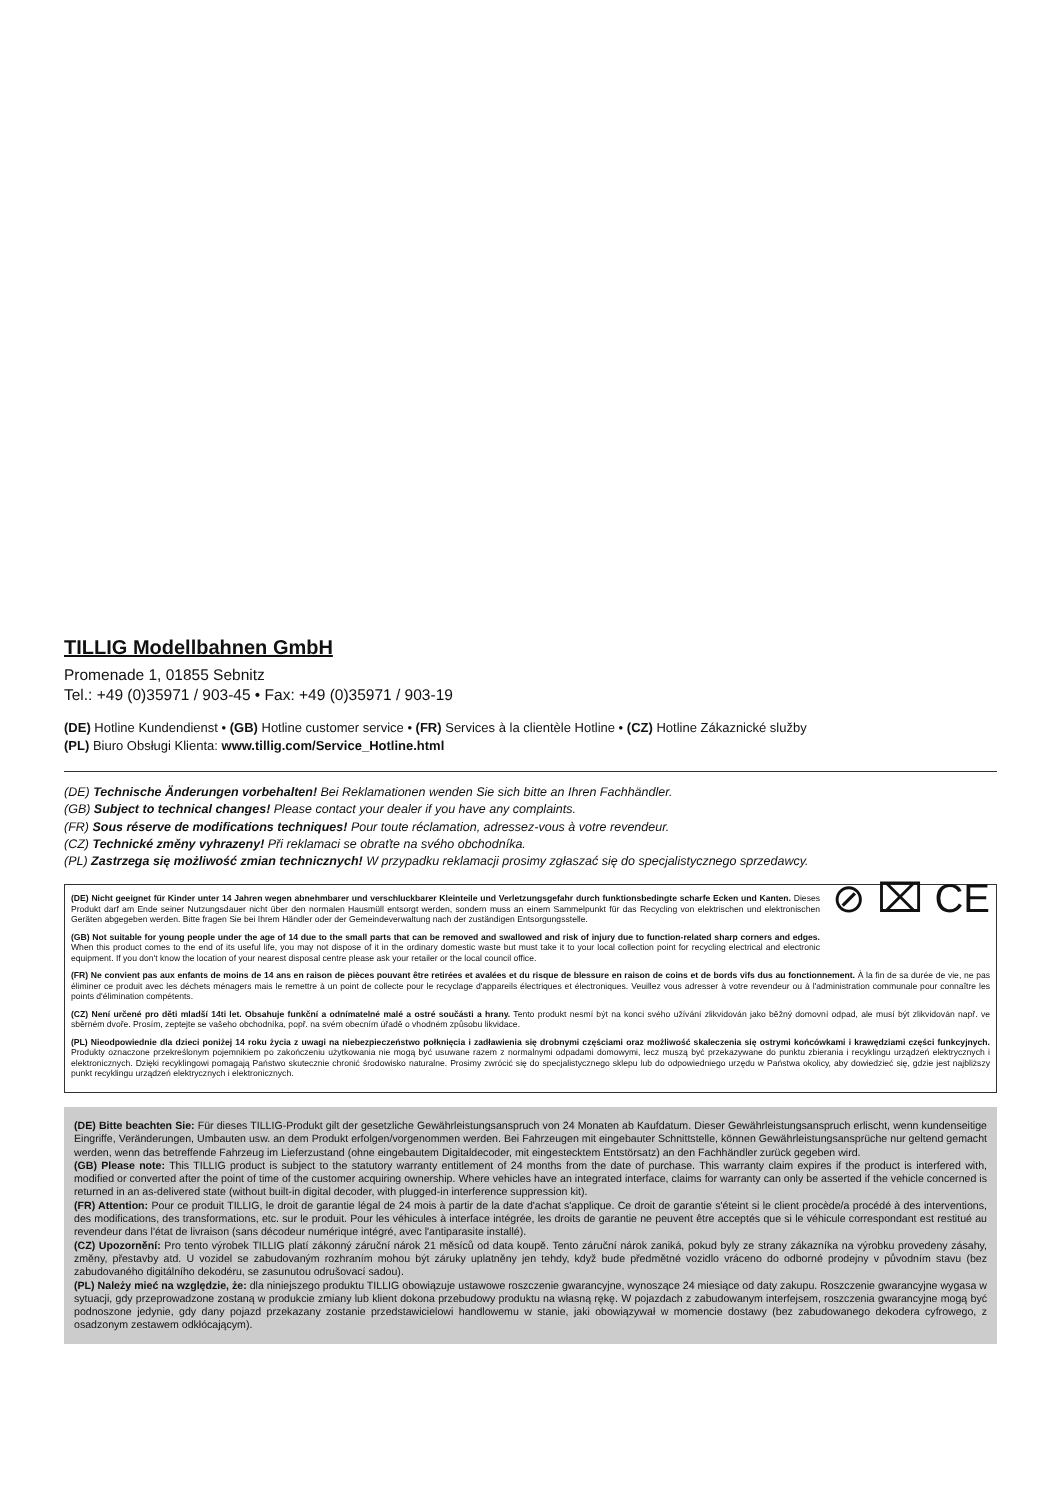TILLIG Modellbahnen GmbH
Promenade 1, 01855 Sebnitz
Tel.: +49 (0)35971 / 903-45 • Fax: +49 (0)35971 / 903-19
(DE) Hotline Kundendienst • (GB) Hotline customer service • (FR) Services à la clientèle Hotline • (CZ) Hotline Zákaznické služby
(PL) Biuro Obsługi Klienta: www.tillig.com/Service_Hotline.html
(DE) Technische Änderungen vorbehalten! Bei Reklamationen wenden Sie sich bitte an Ihren Fachhändler.
(GB) Subject to technical changes! Please contact your dealer if you have any complaints.
(FR) Sous réserve de modifications techniques! Pour toute réclamation, adressez-vous à votre revendeur.
(CZ) Technické změny vyhrazeny! Při reklamaci se obraťte na svého obchodníka.
(PL) Zastrzega się możliwość zmian technicznych! W przypadku reklamacji prosimy zgłaszać się do specjalistycznego sprzedawcy.
⊘ ⌧ CE
(DE) Nicht geeignet für Kinder unter 14 Jahren wegen abnehmbarer und verschluckbarer Kleinteile und Verletzungsgefahr durch funktionsbedingte scharfe Ecken und Kanten. Dieses Produkt darf am Ende seiner Nutzungsdauer nicht über den normalen Hausmüll entsorgt werden, sondern muss an einem Sammelpunkt für das Recycling von elektrischen und elektronischen Geräten abgegeben werden. Bitte fragen Sie bei Ihrem Händler oder der Gemeindeverwaltung nach der zuständigen Entsorgungsstelle.
(GB) Not suitable for young people under the age of 14 due to the small parts that can be removed and swallowed and risk of injury due to function-related sharp corners and edges. When this product comes to the end of its useful life, you may not dispose of it in the ordinary domestic waste but must take it to your local collection point for recycling electrical and electronic equipment. If you don't know the location of your nearest disposal centre please ask your retailer or the local council office.
(FR) Ne convient pas aux enfants de moins de 14 ans en raison de pièces pouvant être retirées et avalées et du risque de blessure en raison de coins et de bords vifs dus au fonctionnement. À la fin de sa durée de vie, ne pas éliminer ce produit avec les déchets ménagers mais le remettre à un point de collecte pour le recyclage d'appareils électriques et électroniques. Veuillez vous adresser à votre revendeur ou à l'administration communale pour connaître les points d'élimination compétents.
(CZ) Není určené pro děti mladší 14ti let. Obsahuje funkční a odnímatelné malé a ostré součásti a hrany. Tento produkt nesmí být na konci svého užívání zlikvidován jako běžný domovní odpad, ale musí být zlikvidován např. ve sběrném dvoře. Prosím, zeptejte se vašeho obchodníka, popř. na svém obecním úřadě o vhodném způsobu likvidace.
(PL) Nieodpowiednie dla dzieci poniżej 14 roku życia z uwagi na niebezpieczeństwo połknięcia i zadławienia się drobnymi częściami oraz możliwość skaleczenia się ostrymi końcówkami i krawędziami części funkcyjnych. Produkty oznaczone przekreślonym pojemnikiem po zakończeniu użytkowania nie mogą być usuwane razem z normalnymi odpadami domowymi, lecz muszą być przekazywane do punktu zbierania i recyklingu urządzeń elektrycznych i elektronicznych. Dzięki recyklingowi pomagają Państwo skutecznie chronić środowisko naturalne. Prosimy zwrócić się do specjalistycznego sklepu lub do odpowiedniego urzędu w Państwa okolicy, aby dowiedzieć się, gdzie jest najbliższy punkt recyklingu urządzeń elektrycznych i elektronicznych.
(DE) Bitte beachten Sie: Für dieses TILLIG-Produkt gilt der gesetzliche Gewährleistungsanspruch von 24 Monaten ab Kaufdatum. Dieser Gewährleistungsanspruch erlischt, wenn kundenseitige Eingriffe, Veränderungen, Umbauten usw. an dem Produkt erfolgen/vorgenommen werden. Bei Fahrzeugen mit eingebauter Schnittstelle, können Gewährleistungsansprüche nur geltend gemacht werden, wenn das betreffende Fahrzeug im Lieferzustand (ohne eingebautem Digitaldecoder, mit eingestecktem Entstörsatz) an den Fachhändler zurück gegeben wird.
(GB) Please note: This TILLIG product is subject to the statutory warranty entitlement of 24 months from the date of purchase. This warranty claim expires if the product is interfered with, modified or converted after the point of time of the customer acquiring ownership. Where vehicles have an integrated interface, claims for warranty can only be asserted if the vehicle concerned is returned in an as-delivered state (without built-in digital decoder, with plugged-in interference suppression kit).
(FR) Attention: Pour ce produit TILLIG, le droit de garantie légal de 24 mois à partir de la date d'achat s'applique. Ce droit de garantie s'éteint si le client procède/a procédé à des interventions, des modifications, des transformations, etc. sur le produit. Pour les véhicules à interface intégrée, les droits de garantie ne peuvent être acceptés que si le véhicule correspondant est restitué au revendeur dans l'état de livraison (sans décodeur numérique intégré, avec l'antiparasite installé).
(CZ) Upozornění: Pro tento výrobek TILLIG platí zákonný záruční nárok 21 měsíců od data koupě. Tento záruční nárok zaniká, pokud byly ze strany zákazníka na výrobku provedeny zásahy, změny, přestavby atd. U vozidel se zabudovaným rozhraním mohou být záruky uplatněny jen tehdy, když bude předmětné vozidlo vráceno do odborné prodejny v původním stavu (bez zabudovaného digitálního dekodéru, se zasunutou odrušovací sadou).
(PL) Należy mieć na względzie, że: dla niniejszego produktu TILLIG obowiązuje ustawowe roszczenie gwarancyjne, wynoszące 24 miesiące od daty zakupu. Roszczenie gwarancyjne wygasa w sytuacji, gdy przeprowadzone zostaną w produkcie zmiany lub klient dokona przebudowy produktu na własną rękę. W pojazdach z zabudowanym interfejsem, roszczenia gwarancyjne mogą być podnoszone jedynie, gdy dany pojazd przekazany zostanie przedstawicielowi handlowemu w stanie, jaki obowiązywał w momencie dostawy (bez zabudowanego dekodera cyfrowego, z osadzonym zestawem odkłócającym).